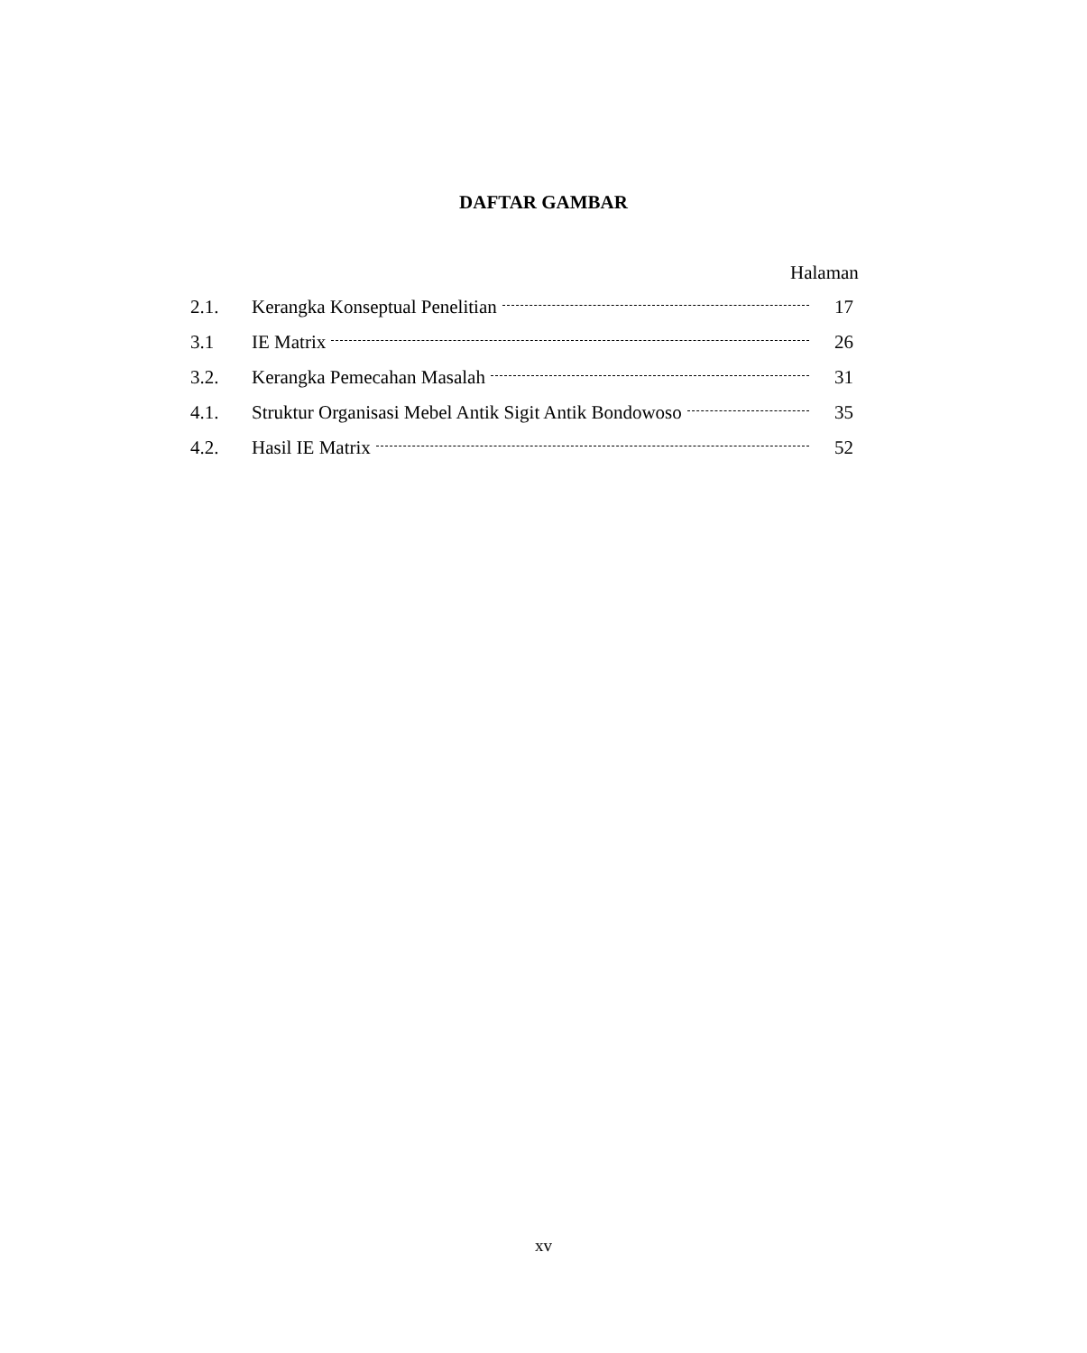DAFTAR GAMBAR
Halaman
2.1. Kerangka Konseptual Penelitian 17
3.1 IE Matrix 26
3.2. Kerangka Pemecahan Masalah 31
4.1. Struktur Organisasi Mebel Antik Sigit Antik Bondowoso 35
4.2. Hasil IE Matrix 52
xv